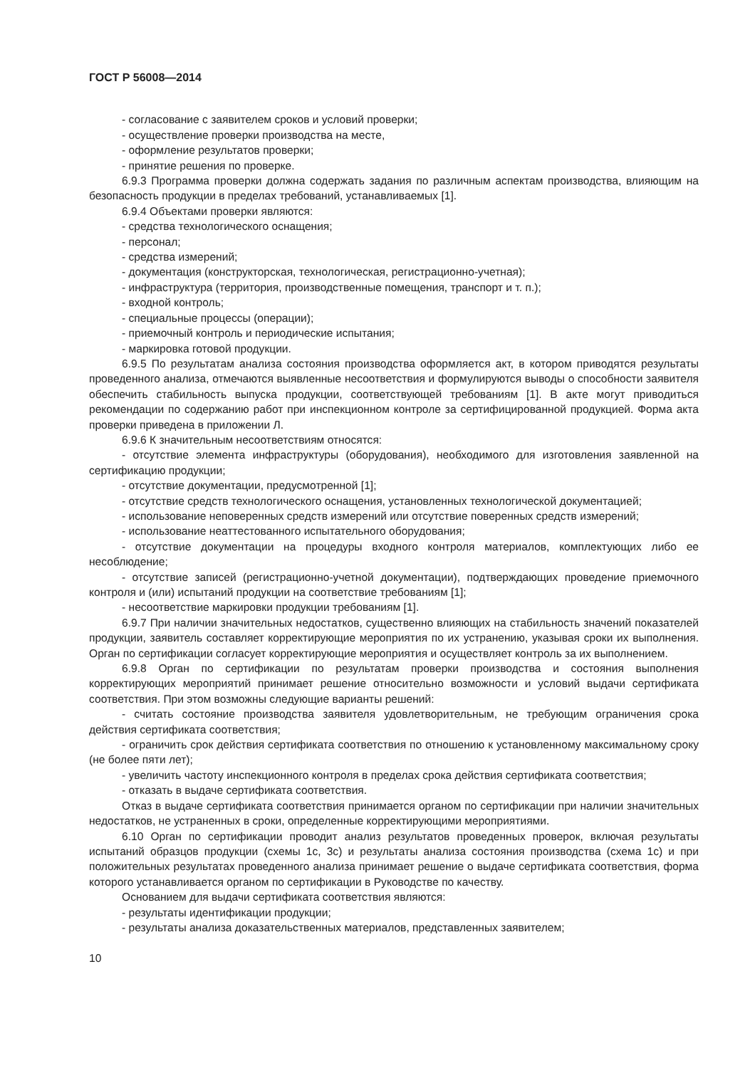ГОСТ Р 56008—2014
- согласование с заявителем сроков и условий проверки;
- осуществление проверки производства на месте,
- оформление результатов проверки;
- принятие решения по проверке.
6.9.3 Программа проверки должна содержать задания по различным аспектам производства, влияющим на безопасность продукции в пределах требований, устанавливаемых [1].
6.9.4 Объектами проверки являются:
- средства технологического оснащения;
- персонал;
- средства измерений;
- документация (конструкторская, технологическая, регистрационно-учетная);
- инфраструктура (территория, производственные помещения, транспорт и т. п.);
- входной контроль;
- специальные процессы (операции);
- приемочный контроль и периодические испытания;
- маркировка готовой продукции.
6.9.5 По результатам анализа состояния производства оформляется акт, в котором приводятся результаты проведенного анализа, отмечаются выявленные несоответствия и формулируются выводы о способности заявителя обеспечить стабильность выпуска продукции, соответствующей требованиям [1]. В акте могут приводиться рекомендации по содержанию работ при инспекционном контроле за сертифицированной продукцией. Форма акта проверки приведена в приложении Л.
6.9.6 К значительным несоответствиям относятся:
- отсутствие элемента инфраструктуры (оборудования), необходимого для изготовления заявленной на сертификацию продукции;
- отсутствие документации, предусмотренной [1];
- отсутствие средств технологического оснащения, установленных технологической документацией;
- использование неповеренных средств измерений или отсутствие поверенных средств измерений;
- использование неаттестованного испытательного оборудования;
- отсутствие документации на процедуры входного контроля материалов, комплектующих либо ее несоблюдение;
- отсутствие записей (регистрационно-учетной документации), подтверждающих проведение приемочного контроля и (или) испытаний продукции на соответствие требованиям [1];
- несоответствие маркировки продукции требованиям [1].
6.9.7 При наличии значительных недостатков, существенно влияющих на стабильность значений показателей продукции, заявитель составляет корректирующие мероприятия по их устранению, указывая сроки их выполнения. Орган по сертификации согласует корректирующие мероприятия и осуществляет контроль за их выполнением.
6.9.8 Орган по сертификации по результатам проверки производства и состояния выполнения корректирующих мероприятий принимает решение относительно возможности и условий выдачи сертификата соответствия. При этом возможны следующие варианты решений:
- считать состояние производства заявителя удовлетворительным, не требующим ограничения срока действия сертификата соответствия;
- ограничить срок действия сертификата соответствия по отношению к установленному максимальному сроку (не более пяти лет);
- увеличить частоту инспекционного контроля в пределах срока действия сертификата соответствия;
- отказать в выдаче сертификата соответствия.
Отказ в выдаче сертификата соответствия принимается органом по сертификации при наличии значительных недостатков, не устраненных в сроки, определенные корректирующими мероприятиями.
6.10 Орган по сертификации проводит анализ результатов проведенных проверок, включая результаты испытаний образцов продукции (схемы 1с, 3с) и результаты анализа состояния производства (схема 1с) и при положительных результатах проведенного анализа принимает решение о выдаче сертификата соответствия, форма которого устанавливается органом по сертификации в Руководстве по качеству.
Основанием для выдачи сертификата соответствия являются:
- результаты идентификации продукции;
- результаты анализа доказательственных материалов, представленных заявителем;
10